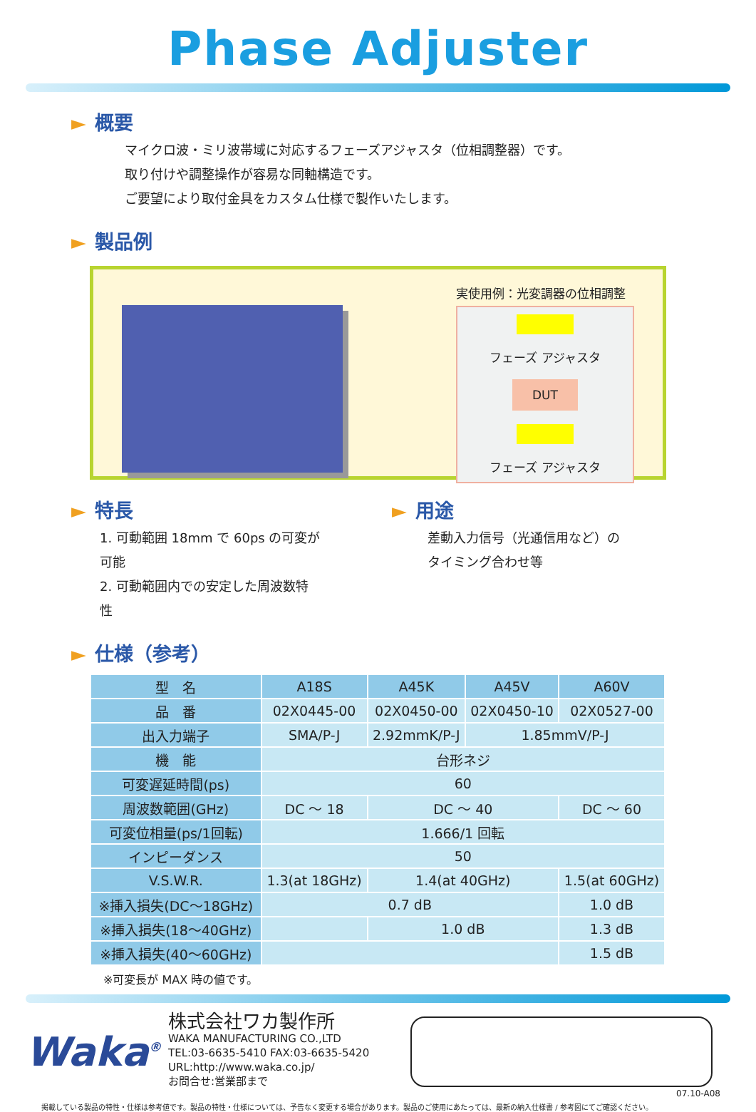Phase Adjuster
► 概要
マイクロ波・ミリ波帯域に対応するフェーズアジャスタ（位相調整器）です。
取り付けや調整操作が容易な同軸構造です。
ご要望により取付金具をカスタム仕様で製作いたします。
► 製品例
実使用例：光変調器の位相調整
フェーズ アジャスタ
DUT
フェーズ アジャスタ
► 特長
1. 可動範囲 18mm で 60ps の可変が可能
2. 可動範囲内での安定した周波数特性
► 用途
差動入力信号（光通信用など）の
タイミング合わせ等
► 仕様（参考）
| 型 名 | A18S | A45K | A45V | A60V |
| --- | --- | --- | --- | --- |
| 品 番 | 02X0445-00 | 02X0450-00 | 02X0450-10 | 02X0527-00 |
| 出入力端子 | SMA/P-J | 2.92mmK/P-J | 1.85mmV/P-J | |
| 機 能 | 台形ネジ | | | |
| 可変遅延時間(ps) | 60 | | | |
| 周波数範囲(GHz) | DC ～ 18 | DC ～ 40 | | DC ～ 60 |
| 可変位相量(ps/1回転) | 1.666/1 回転 | | | |
| インピーダンス | 50 | | | |
| V.S.W.R. | 1.3(at 18GHz) | 1.4(at 40GHz) | | 1.5(at 60GHz) |
| ※挿入損失(DC～18GHz) | 0.7 dB | | | 1.0 dB |
| ※挿入損失(18～40GHz) | | 1.0 dB | | 1.3 dB |
| ※挿入損失(40～60GHz) | | | | 1.5 dB |
※可変長が MAX 時の値です。
Waka<sup>®</sup>
株式会社ワカ製作所
WAKA MANUFACTURING CO.,LTD
TEL:03-6635-5410 FAX:03-6635-5420
URL:http://www.waka.co.jp/
お問合せ:営業部まで
07.10-A08
掲載している製品の特性・仕様は参考値です。製品の特性・仕様については、予告なく変更する場合があります。製品のご使用にあたっては、最新の納入仕様書 / 参考図にてご確認ください。